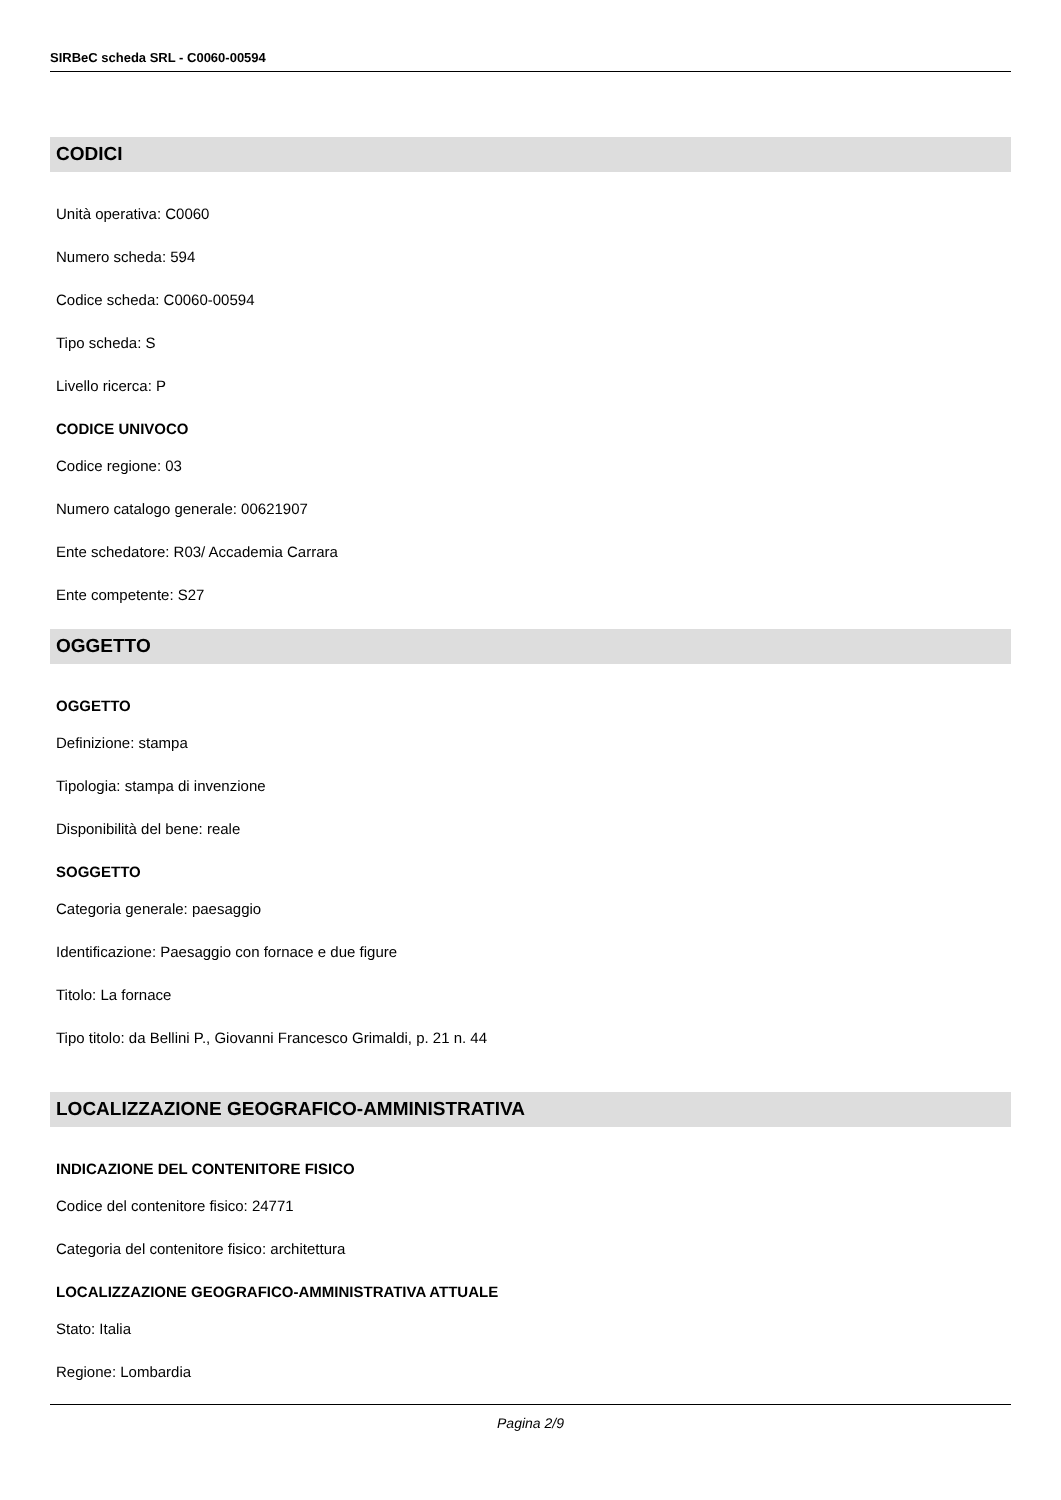SIRBeC scheda SRL - C0060-00594
CODICI
Unità operativa: C0060
Numero scheda: 594
Codice scheda: C0060-00594
Tipo scheda: S
Livello ricerca: P
CODICE UNIVOCO
Codice regione: 03
Numero catalogo generale: 00621907
Ente schedatore: R03/ Accademia Carrara
Ente competente: S27
OGGETTO
OGGETTO
Definizione: stampa
Tipologia: stampa di invenzione
Disponibilità del bene: reale
SOGGETTO
Categoria generale: paesaggio
Identificazione: Paesaggio con fornace e due figure
Titolo: La fornace
Tipo titolo: da Bellini P., Giovanni Francesco Grimaldi, p. 21 n. 44
LOCALIZZAZIONE GEOGRAFICO-AMMINISTRATIVA
INDICAZIONE DEL CONTENITORE FISICO
Codice del contenitore fisico: 24771
Categoria del contenitore fisico: architettura
LOCALIZZAZIONE GEOGRAFICO-AMMINISTRATIVA ATTUALE
Stato: Italia
Regione: Lombardia
Pagina 2/9